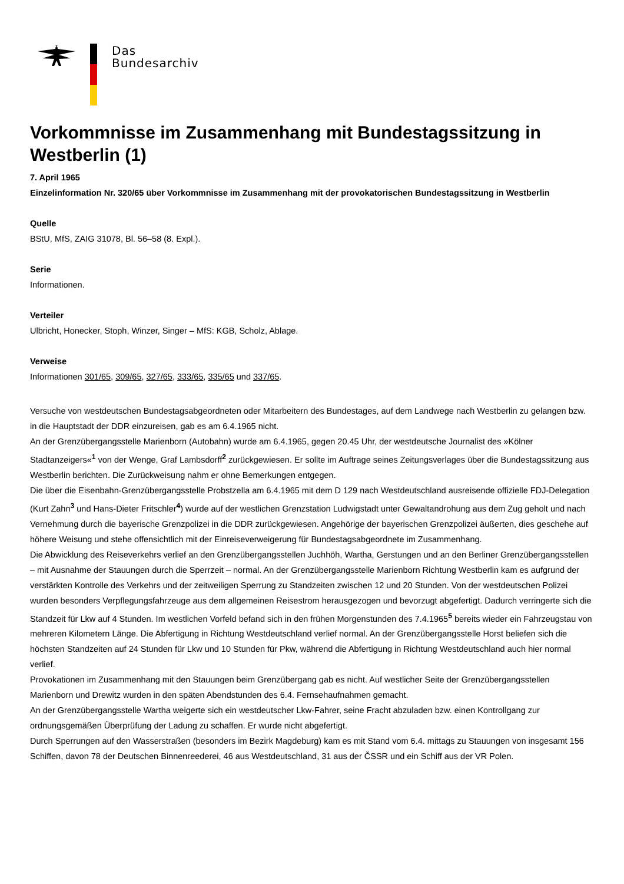Das
Bundesarchiv
Vorkommnisse im Zusammenhang mit Bundestagssitzung in Westberlin (1)
7. April 1965
Einzelinformation Nr. 320/65 über Vorkommnisse im Zusammenhang mit der provokatorischen Bundestagssitzung in Westberlin
Quelle
BStU, MfS, ZAIG 31078, Bl. 56–58 (8. Expl.).
Serie
Informationen.
Verteiler
Ulbricht, Honecker, Stoph, Winzer, Singer – MfS: KGB, Scholz, Ablage.
Verweise
Informationen 301/65, 309/65, 327/65, 333/65, 335/65 und 337/65.
Versuche von westdeutschen Bundestagsabgeordneten oder Mitarbeitern des Bundestages, auf dem Landwege nach Westberlin zu gelangen bzw. in die Hauptstadt der DDR einzureisen, gab es am 6.4.1965 nicht.
An der Grenzübergangsstelle Marienborn (Autobahn) wurde am 6.4.1965, gegen 20.45 Uhr, der westdeutsche Journalist des »Kölner Stadtanzeigers«<sup>1</sup> von der Wenge, Graf Lambsdorff<sup>2</sup> zurückgewiesen. Er sollte im Auftrage seines Zeitungsverlages über die Bundestagssitzung aus Westberlin berichten. Die Zurückweisung nahm er ohne Bemerkungen entgegen.
Die über die Eisenbahn-Grenzübergangsstelle Probstzella am 6.4.1965 mit dem D 129 nach Westdeutschland ausreisende offizielle FDJ-Delegation (Kurt Zahn<sup>3</sup> und Hans-Dieter Fritschler<sup>4</sup>) wurde auf der westlichen Grenzstation Ludwigstadt unter Gewaltandrohung aus dem Zug geholt und nach Vernehmung durch die bayerische Grenzpolizei in die DDR zurückgewiesen. Angehörige der bayerischen Grenzpolizei äußerten, dies geschehe auf höhere Weisung und stehe offensichtlich mit der Einreiseverweigerung für Bundestagsabgeordnete im Zusammenhang.
Die Abwicklung des Reiseverkehrs verlief an den Grenzübergangsstellen Juchhöh, Wartha, Gerstungen und an den Berliner Grenzübergangsstellen – mit Ausnahme der Stauungen durch die Sperrzeit – normal. An der Grenzübergangsstelle Marienborn Richtung Westberlin kam es aufgrund der verstärkten Kontrolle des Verkehrs und der zeitweiligen Sperrung zu Standzeiten zwischen 12 und 20 Stunden. Von der westdeutschen Polizei wurden besonders Verpflegungsfahrzeuge aus dem allgemeinen Reisestrom herausgezogen und bevorzugt abgefertigt. Dadurch verringerte sich die Standzeit für Lkw auf 4 Stunden. Im westlichen Vorfeld befand sich in den frühen Morgenstunden des 7.4.1965<sup>5</sup> bereits wieder ein Fahrzeugstau von mehreren Kilometern Länge. Die Abfertigung in Richtung Westdeutschland verlief normal. An der Grenzübergangsstelle Horst beliefen sich die höchsten Standzeiten auf 24 Stunden für Lkw und 10 Stunden für Pkw, während die Abfertigung in Richtung Westdeutschland auch hier normal verlief.
Provokationen im Zusammenhang mit den Stauungen beim Grenzübergang gab es nicht. Auf westlicher Seite der Grenzübergangsstellen Marienborn und Drewitz wurden in den späten Abendstunden des 6.4. Fernsehaufnahmen gemacht.
An der Grenzübergangsstelle Wartha weigerte sich ein westdeutscher Lkw-Fahrer, seine Fracht abzuladen bzw. einen Kontrollgang zur ordnungsgemäßen Überprüfung der Ladung zu schaffen. Er wurde nicht abgefertigt.
Durch Sperrungen auf den Wasserstraßen (besonders im Bezirk Magdeburg) kam es mit Stand vom 6.4. mittags zu Stauungen von insgesamt 156 Schiffen, davon 78 der Deutschen Binnenreederei, 46 aus Westdeutschland, 31 aus der ČSSR und ein Schiff aus der VR Polen.